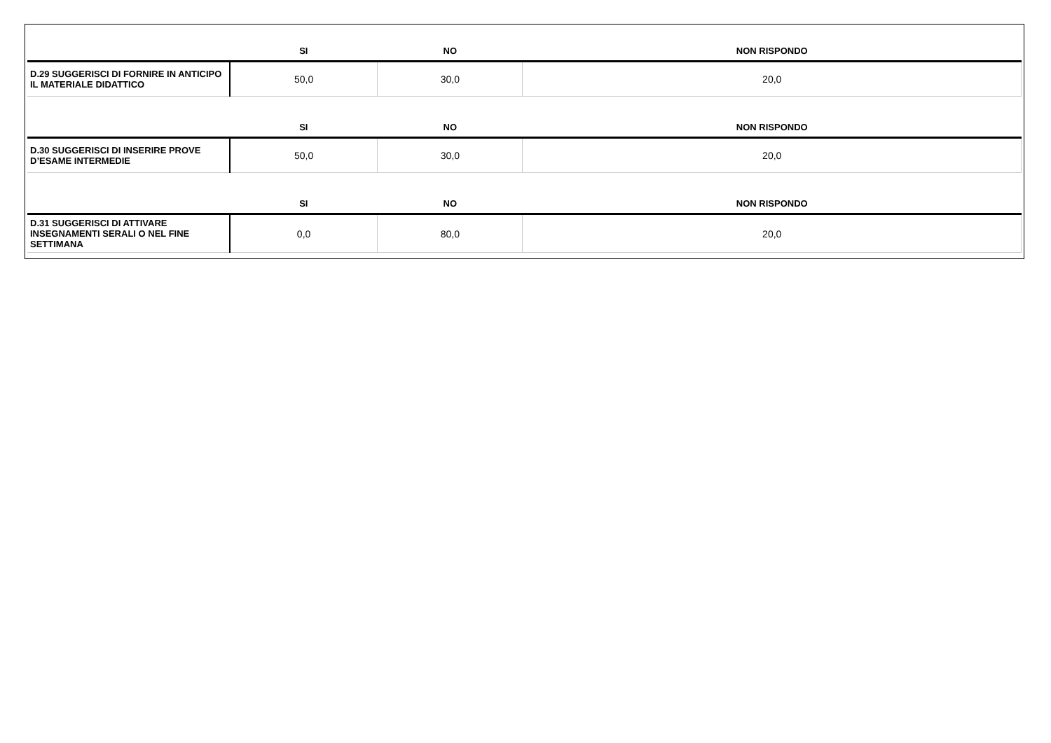| | SI | NO | NON RISPONDO |
| --- | --- | --- | --- |
| D.29 SUGGERISCI DI FORNIRE IN ANTICIPO IL MATERIALE DIDATTICO | 50,0 | 30,0 | 20,0 |
| | SI | NO | NON RISPONDO |
| D.30 SUGGERISCI DI INSERIRE PROVE D’ESAME INTERMEDIE | 50,0 | 30,0 | 20,0 |
| | SI | NO | NON RISPONDO |
| D.31 SUGGERISCI DI ATTIVARE INSEGNAMENTI SERALI O NEL FINE SETTIMANA | 0,0 | 80,0 | 20,0 |